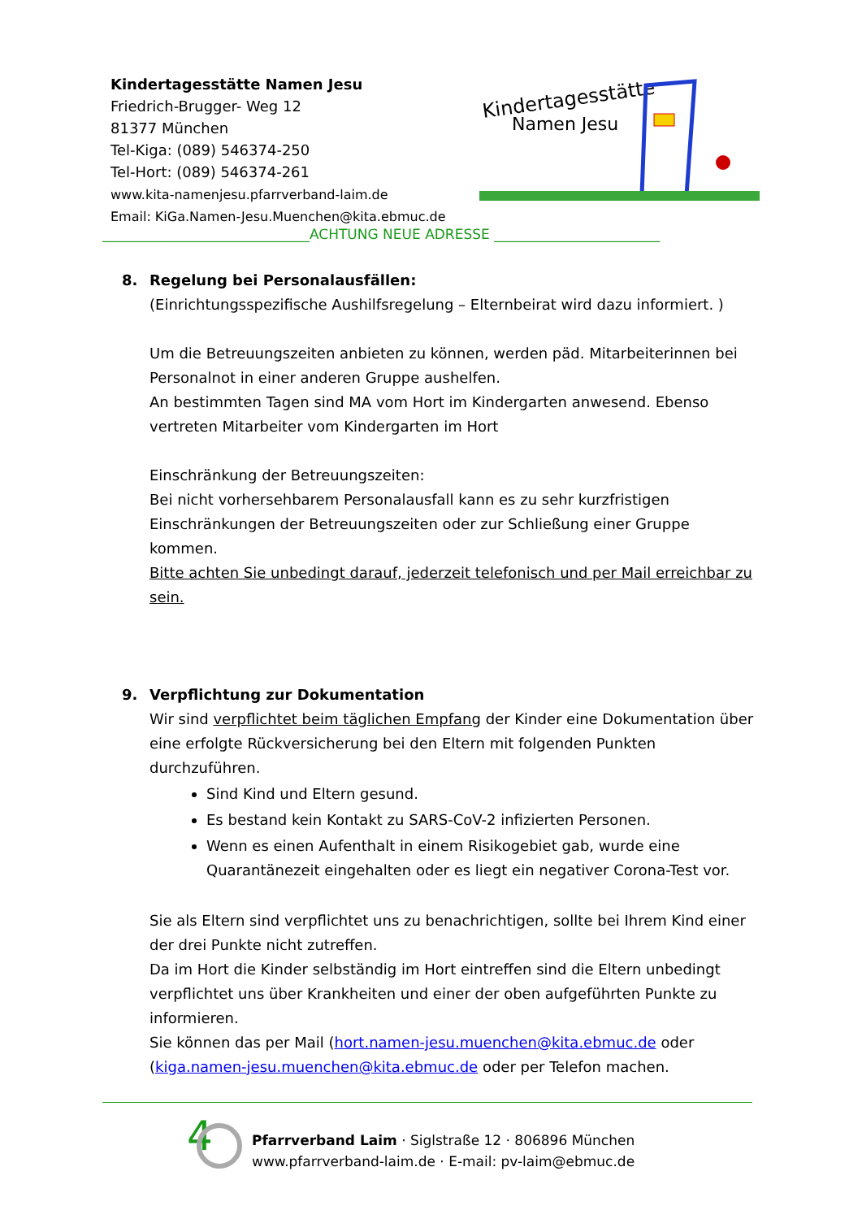Kindertagesstätte Namen Jesu
Friedrich-Brugger- Weg 12
81377 München
Tel-Kiga: (089) 546374-250
Tel-Hort: (089) 546374-261
www.kita-namenjesu.pfarrverband-laim.de
Email: KiGa.Namen-Jesu.Muenchen@kita.ebmuc.de
Kindertagesstätte
Namen Jesu
______________________________ACHTUNG NEUE ADRESSE ________________________
8. Regelung bei Personalausfällen:
(Einrichtungsspezifische Aushilfsregelung – Elternbeirat wird dazu informiert. )
Um die Betreuungszeiten anbieten zu können, werden päd. Mitarbeiterinnen bei Personalnot in einer anderen Gruppe aushelfen.
An bestimmten Tagen sind MA vom Hort im Kindergarten anwesend. Ebenso vertreten Mitarbeiter vom Kindergarten im Hort
Einschränkung der Betreuungszeiten:
Bei nicht vorhersehbarem Personalausfall kann es zu sehr kurzfristigen Einschränkungen der Betreuungszeiten oder zur Schließung einer Gruppe kommen.
Bitte achten Sie unbedingt darauf, jederzeit telefonisch und per Mail erreichbar zu sein.
9. Verpflichtung zur Dokumentation
Wir sind verpflichtet beim täglichen Empfang der Kinder eine Dokumentation über eine erfolgte Rückversicherung bei den Eltern mit folgenden Punkten durchzuführen.
Sind Kind und Eltern gesund.
Es bestand kein Kontakt zu SARS-CoV-2 infizierten Personen.
Wenn es einen Aufenthalt in einem Risikogebiet gab, wurde eine Quarantänezeit eingehalten oder es liegt ein negativer Corona-Test vor.
Sie als Eltern sind verpflichtet uns zu benachrichtigen, sollte bei Ihrem Kind einer der drei Punkte nicht zutreffen.
Da im Hort die Kinder selbständig im Hort eintreffen sind die Eltern unbedingt verpflichtet uns über Krankheiten und einer der oben aufgeführten Punkte zu informieren.
Sie können das per Mail (hort.namen-jesu.muenchen@kita.ebmuc.de oder (kiga.namen-jesu.muenchen@kita.ebmuc.de oder per Telefon machen.
4
Pfarrverband Laim · Siglstraße 12 · 806896 München
www.pfarrverband-laim.de · E-mail: pv-laim@ebmuc.de